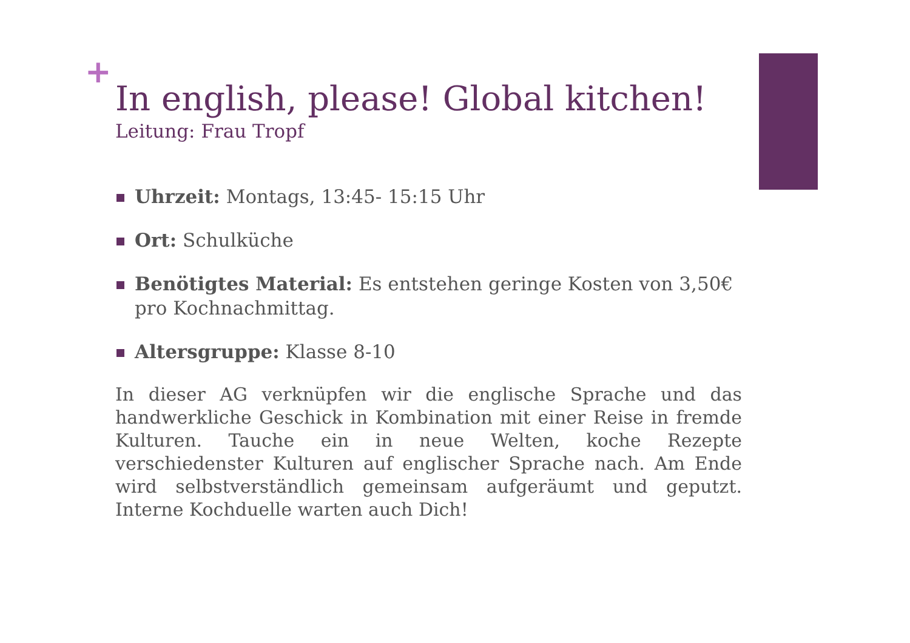+
In english, please! Global kitchen!
Leitung: Frau Tropf
Uhrzeit: Montags, 13:45- 15:15 Uhr
Ort: Schulküche
Benötigtes Material: Es entstehen geringe Kosten von 3,50€ pro Kochnachmittag.
Altersgruppe: Klasse 8-10
In dieser AG verknüpfen wir die englische Sprache und das handwerkliche Geschick in Kombination mit einer Reise in fremde Kulturen. Tauche ein in neue Welten, koche Rezepte verschiedenster Kulturen auf englischer Sprache nach. Am Ende wird selbstverständlich gemeinsam aufgeräumt und geputzt. Interne Kochduelle warten auch Dich!